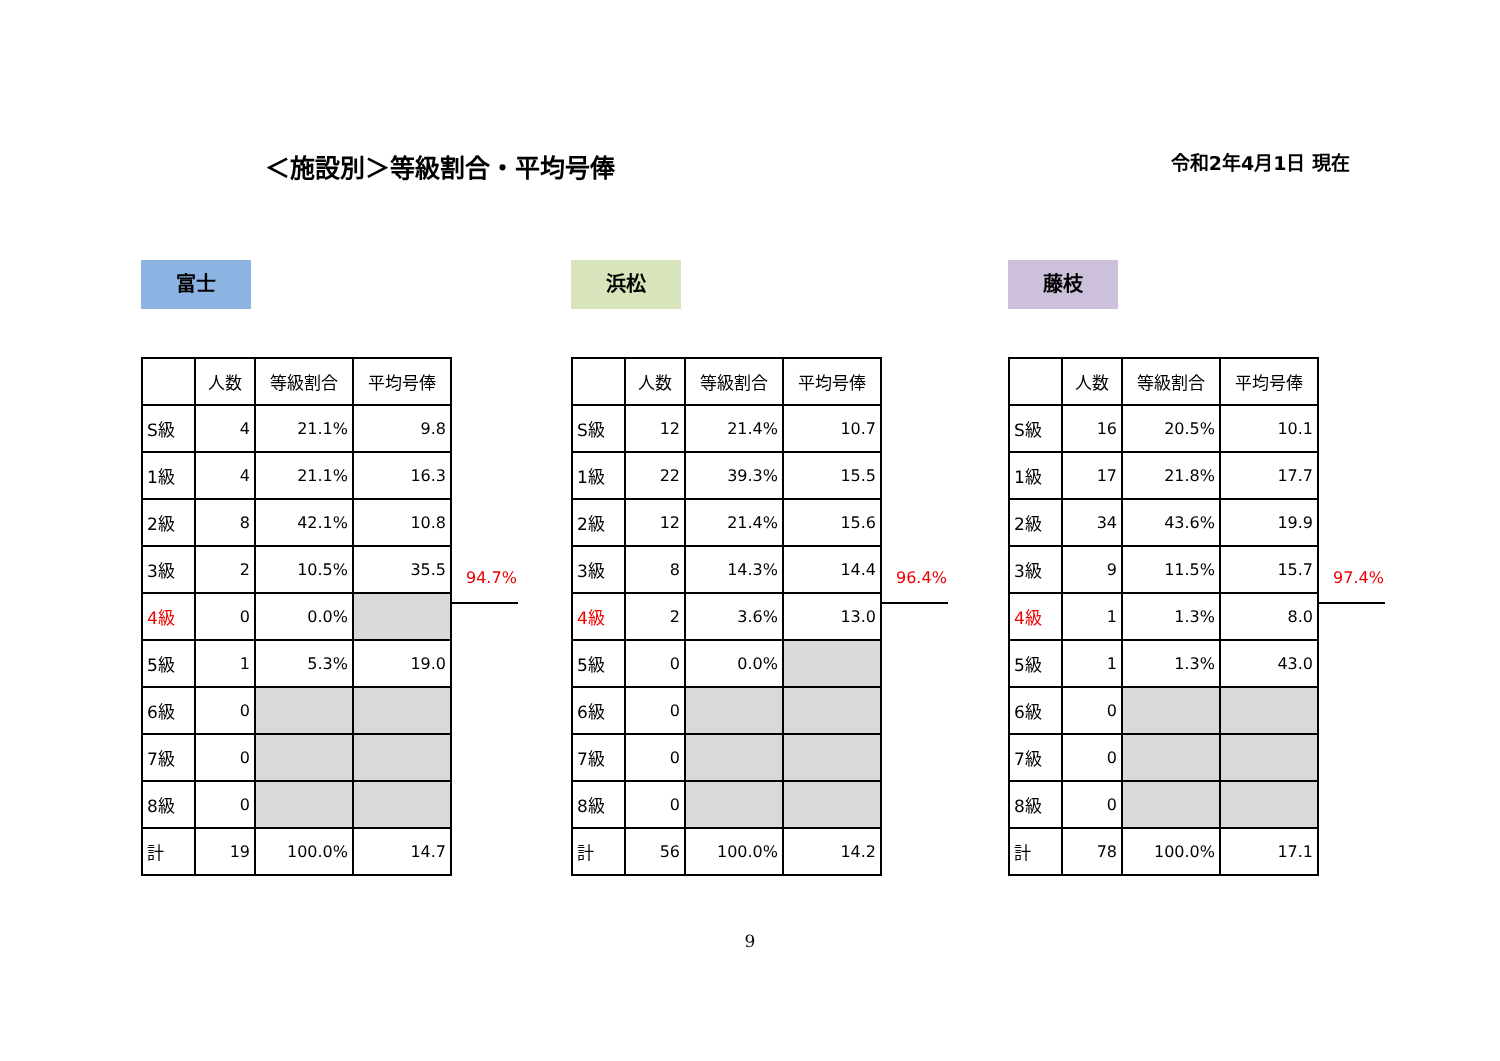＜施設別＞等級割合・平均号俸
令和2年4月1日 現在
富士
| | 人数 | 等級割合 | 平均号俸 |
| --- | --- | --- | --- |
| S級 | 4 | 21.1% | 9.8 |
| 1級 | 4 | 21.1% | 16.3 |
| 2級 | 8 | 42.1% | 10.8 |
| 3級 | 2 | 10.5% | 35.5 |
| 4級 | 0 | 0.0% | |
| 5級 | 1 | 5.3% | 19.0 |
| 6級 | 0 | | |
| 7級 | 0 | | |
| 8級 | 0 | | |
| 計 | 19 | 100.0% | 14.7 |
94.7%
浜松
| | 人数 | 等級割合 | 平均号俸 |
| --- | --- | --- | --- |
| S級 | 12 | 21.4% | 10.7 |
| 1級 | 22 | 39.3% | 15.5 |
| 2級 | 12 | 21.4% | 15.6 |
| 3級 | 8 | 14.3% | 14.4 |
| 4級 | 2 | 3.6% | 13.0 |
| 5級 | 0 | 0.0% | |
| 6級 | 0 | | |
| 7級 | 0 | | |
| 8級 | 0 | | |
| 計 | 56 | 100.0% | 14.2 |
96.4%
藤枝
| | 人数 | 等級割合 | 平均号俸 |
| --- | --- | --- | --- |
| S級 | 16 | 20.5% | 10.1 |
| 1級 | 17 | 21.8% | 17.7 |
| 2級 | 34 | 43.6% | 19.9 |
| 3級 | 9 | 11.5% | 15.7 |
| 4級 | 1 | 1.3% | 8.0 |
| 5級 | 1 | 1.3% | 43.0 |
| 6級 | 0 | | |
| 7級 | 0 | | |
| 8級 | 0 | | |
| 計 | 78 | 100.0% | 17.1 |
97.4%
9